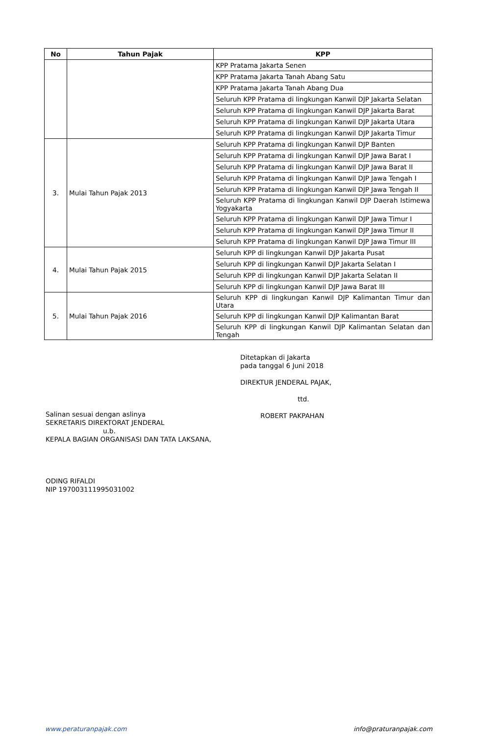| No | Tahun Pajak | KPP |
| --- | --- | --- |
| | | KPP Pratama Jakarta Senen |
| | | KPP Pratama Jakarta Tanah Abang Satu |
| | | KPP Pratama Jakarta Tanah Abang Dua |
| | | Seluruh KPP Pratama di lingkungan Kanwil DJP Jakarta Selatan |
| | | Seluruh KPP Pratama di lingkungan Kanwil DJP Jakarta Barat |
| | | Seluruh KPP Pratama di lingkungan Kanwil DJP Jakarta Utara |
| | | Seluruh KPP Pratama di lingkungan Kanwil DJP Jakarta Timur |
| 3. | Mulai Tahun Pajak 2013 | Seluruh KPP Pratama di lingkungan Kanwil DJP Banten |
| | | Seluruh KPP Pratama di lingkungan Kanwil DJP Jawa Barat I |
| | | Seluruh KPP Pratama di lingkungan Kanwil DJP Jawa Barat II |
| | | Seluruh KPP Pratama di lingkungan Kanwil DJP Jawa Tengah I |
| | | Seluruh KPP Pratama di lingkungan Kanwil DJP Jawa Tengah II |
| | | Seluruh KPP Pratama di lingkungan Kanwil DJP Daerah Istimewa Yogyakarta |
| | | Seluruh KPP Pratama di lingkungan Kanwil DJP Jawa Timur I |
| | | Seluruh KPP Pratama di lingkungan Kanwil DJP Jawa Timur II |
| | | Seluruh KPP Pratama di lingkungan Kanwil DJP Jawa Timur III |
| 4. | Mulai Tahun Pajak 2015 | Seluruh KPP di lingkungan Kanwil DJP Jakarta Pusat |
| | | Seluruh KPP di lingkungan Kanwil DJP Jakarta Selatan I |
| | | Seluruh KPP di lingkungan Kanwil DJP Jakarta Selatan II |
| | | Seluruh KPP di lingkungan Kanwil DJP Jawa Barat III |
| 5. | Mulai Tahun Pajak 2016 | Seluruh KPP di lingkungan Kanwil DJP Kalimantan Timur dan Utara |
| | | Seluruh KPP di lingkungan Kanwil DJP Kalimantan Barat |
| | | Seluruh KPP di lingkungan Kanwil DJP Kalimantan Selatan dan Tengah |
Ditetapkan di Jakarta
pada tanggal 6 Juni 2018
DIREKTUR JENDERAL PAJAK,
ttd.
ROBERT PAKPAHAN
Salinan sesuai dengan aslinya
SEKRETARIS DIREKTORAT JENDERAL
u.b.
KEPALA BAGIAN ORGANISASI DAN TATA LAKSANA,
ODING RIFALDI
NIP 197003111995031002
www.peraturanpajak.com info@praturanpajak.com